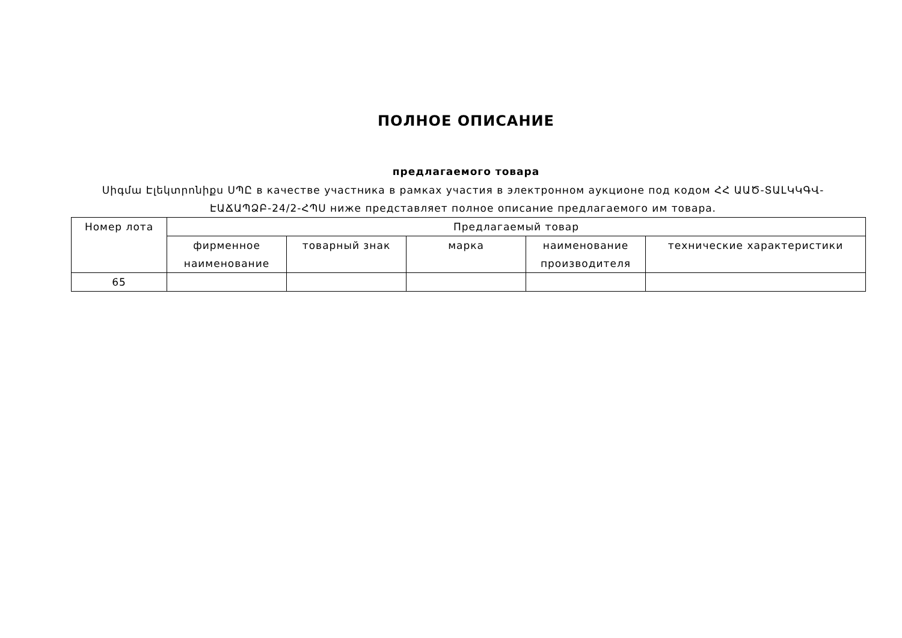ПОЛНОЕ ОПИСАНИЕ
предлагаемого товара
Սիգմա Էլեկտրոնիքս ՍՊԸ в качестве участника в рамках участия в электронном аукционе под кодом ՀՀ ԱԱԾ-ՏԱԼԿԿԳՎ-ԷԱՃԱՊՁԲ-24/2-ՀՊՍ ниже представляет полное описание предлагаемого им товара.
| Номер лота | Предлагаемый товар | | | | |
| --- | --- | --- | --- | --- | --- |
| | фирменное наименование | товарный знак | марка | наименование производителя | технические характеристики |
| 65 | | | | | |